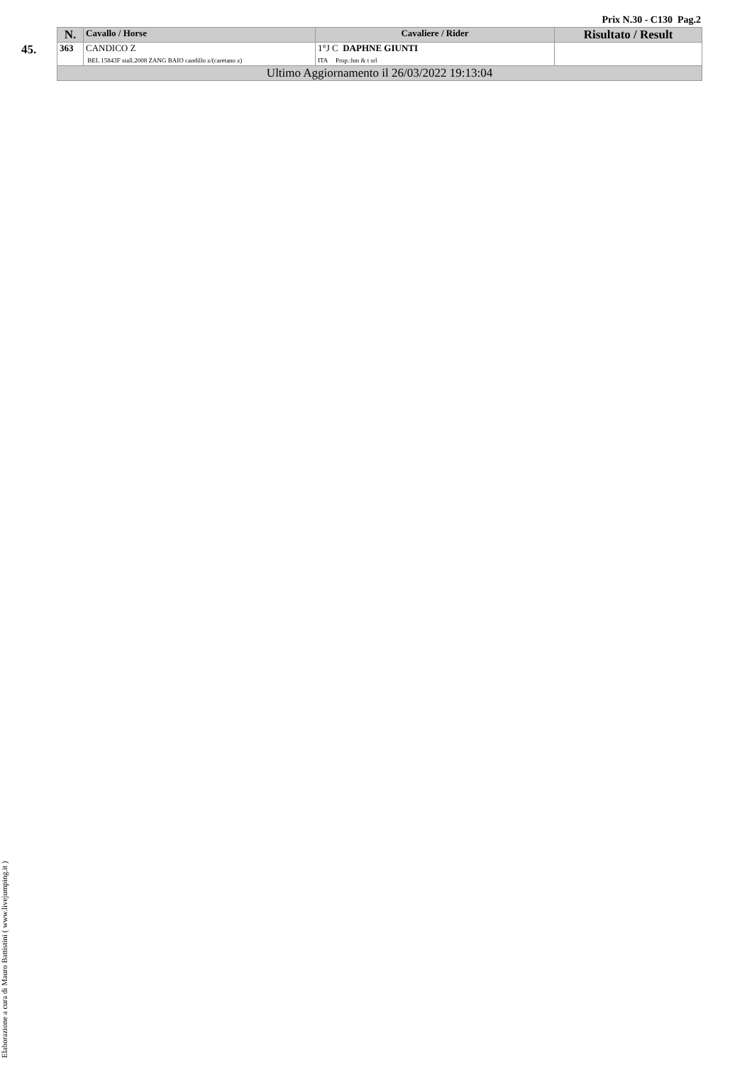Prix N.30 - C130 Pag.2
45.
| N. | Cavallo / Horse | Cavaliere / Rider | Risultato / Result |
| --- | --- | --- | --- |
| 363 | CANDICO Z BEL 15843F stall.2008 ZANG BAIO candillo z/(caretano z) | 1°J C DAPHNE GIUNTI ITA Prop.:hm & t srl | |
| Ultimo Aggiornamento il 26/03/2022 19:13:04 | | | |
Elaborazione a cura di Mauro Battistini ( www.livejumping.it )